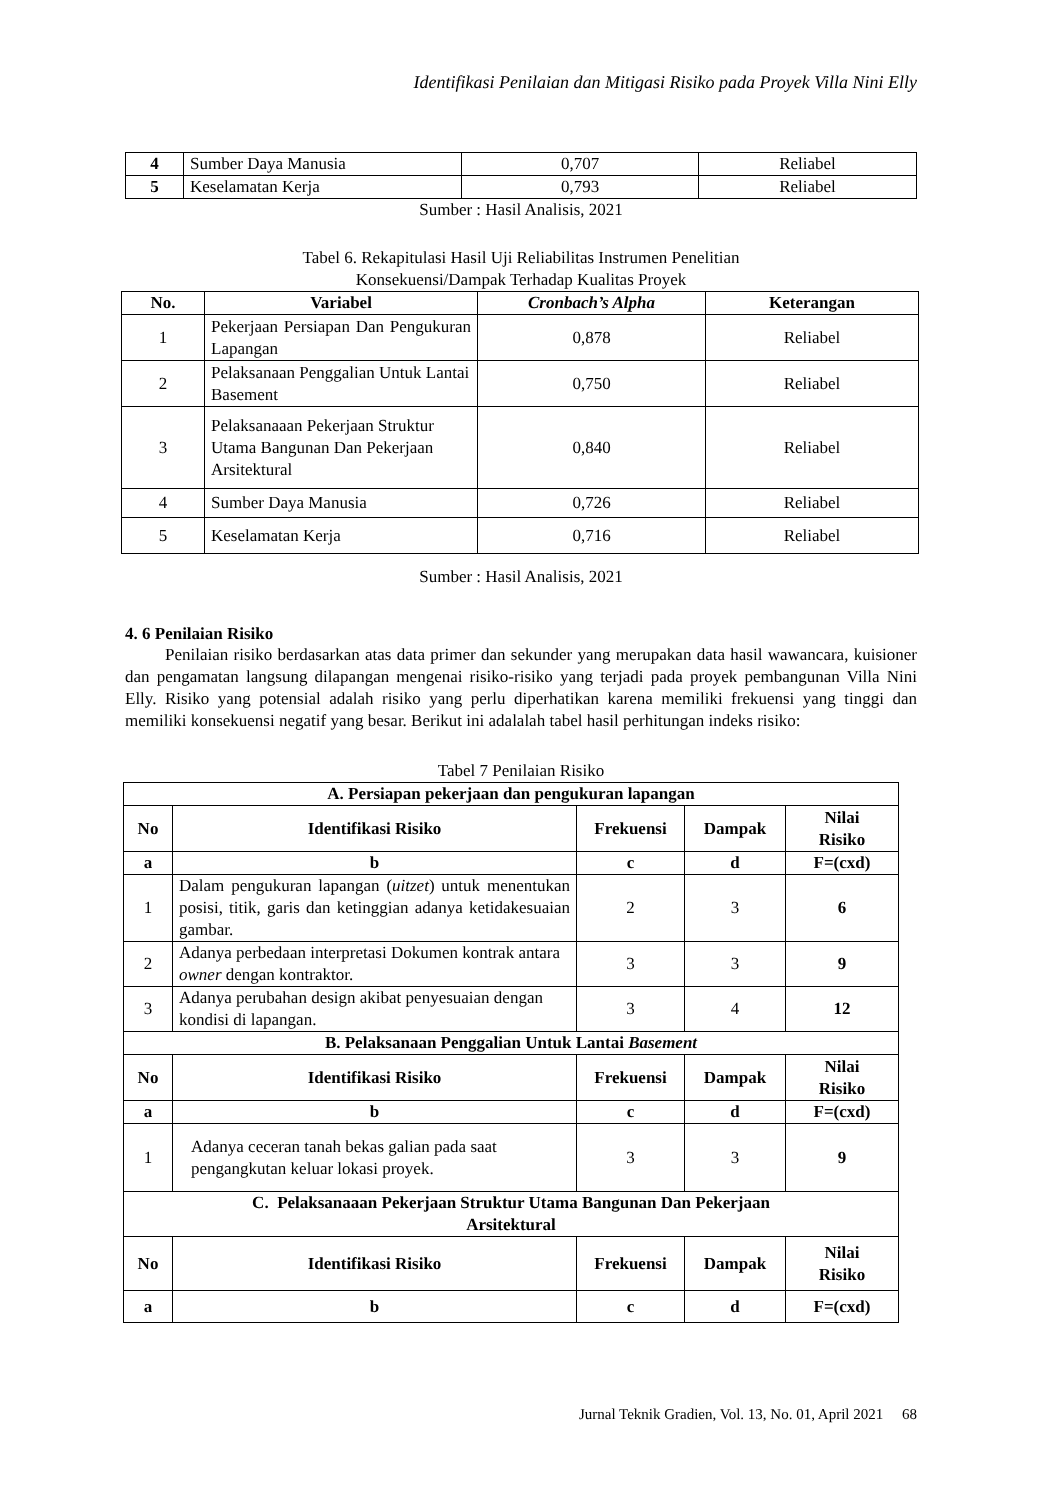Identifikasi Penilaian dan Mitigasi Risiko pada Proyek Villa Nini Elly
| 4 | Sumber Daya Manusia | 0,707 | Reliabel |
| 5 | Keselamatan Kerja | 0,793 | Reliabel |
Sumber : Hasil Analisis, 2021
Tabel 6. Rekapitulasi Hasil Uji Reliabilitas Instrumen Penelitian
Konsekuensi/Dampak Terhadap Kualitas Proyek
| No. | Variabel | Cronbach’s Alpha | Keterangan |
| --- | --- | --- | --- |
| 1 | Pekerjaan Persiapan Dan Pengukuran Lapangan | 0,878 | Reliabel |
| 2 | Pelaksanaan Penggalian Untuk Lantai Basement | 0,750 | Reliabel |
| 3 | Pelaksanaaan Pekerjaan Struktur Utama Bangunan Dan Pekerjaan Arsitektural | 0,840 | Reliabel |
| 4 | Sumber Daya Manusia | 0,726 | Reliabel |
| 5 | Keselamatan Kerja | 0,716 | Reliabel |
Sumber : Hasil Analisis, 2021
4. 6 Penilaian Risiko
Penilaian risiko berdasarkan atas data primer dan sekunder yang merupakan data hasil wawancara, kuisioner dan pengamatan langsung dilapangan mengenai risiko-risiko yang terjadi pada proyek pembangunan Villa Nini Elly. Risiko yang potensial adalah risiko yang perlu diperhatikan karena memiliki frekuensi yang tinggi dan memiliki konsekuensi negatif yang besar. Berikut ini adalalah tabel hasil perhitungan indeks risiko:
Tabel 7 Penilaian Risiko
| A. Persiapan pekerjaan dan pengukuran lapangan | | | | |
| --- | --- | --- | --- | --- |
| No | Identifikasi Risiko | Frekuensi | Dampak | Nilai Risiko |
| a | b | c | d | F=(cxd) |
| 1 | Dalam pengukuran lapangan ( uitzet ) untuk menentukan posisi, titik, garis dan ketinggian adanya ketidakesuaian gambar. | 2 | 3 | 6 |
| 2 | Adanya perbedaan interpretasi Dokumen kontrak antara owner dengan kontraktor. | 3 | 3 | 9 |
| 3 | Adanya perubahan design akibat penyesuaian dengan kondisi di lapangan. | 3 | 4 | 12 |
| B. Pelaksanaan Penggalian Untuk Lantai Basement | | | | |
| No | Identifikasi Risiko | Frekuensi | Dampak | Nilai Risiko |
| a | b | c | d | F=(cxd) |
| 1 | Adanya ceceran tanah bekas galian pada saat pengangkutan keluar lokasi proyek. | 3 | 3 | 9 |
| C. Pelaksanaaan Pekerjaan Struktur Utama Bangunan Dan Pekerjaan Arsitektural | | | | |
| No | Identifikasi Risiko | Frekuensi | Dampak | Nilai Risiko |
| a | b | c | d | F=(cxd) |
Jurnal Teknik Gradien, Vol. 13, No. 01, April 2021 68